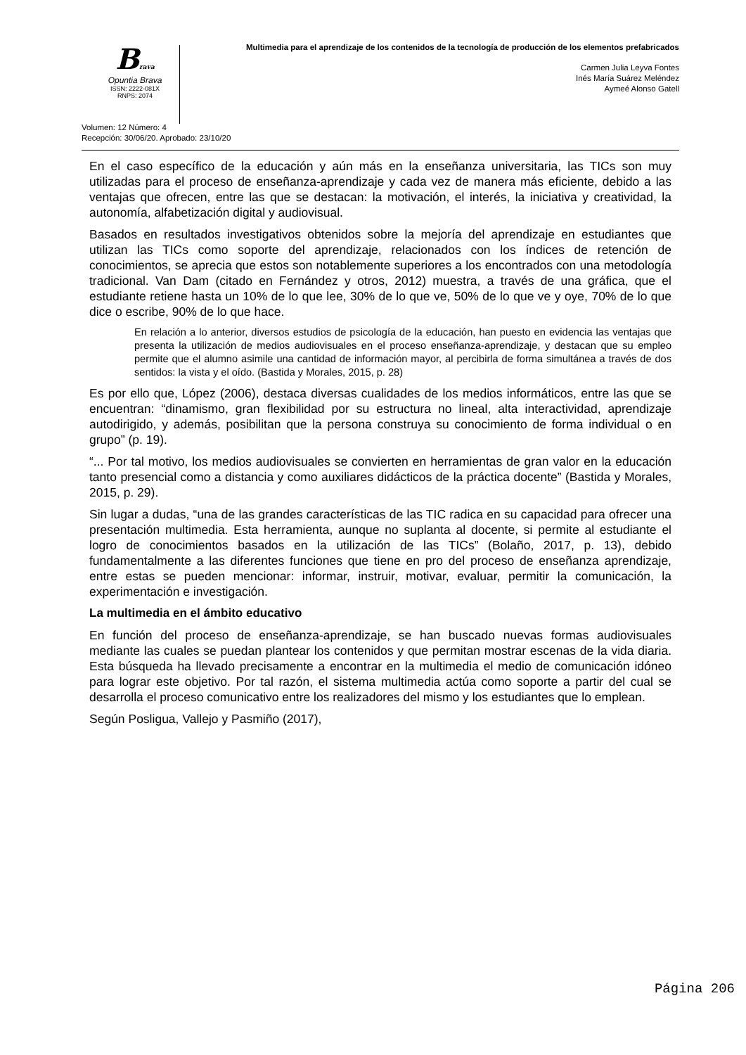Brava
Opuntia Brava
ISSN: 2222-081X
RNPS: 2074
Multimedia para el aprendizaje de los contenidos de la tecnología de producción de los elementos prefabricados
Carmen Julia Leyva Fontes
Inés María Suárez Meléndez
Aymeé Alonso Gatell
Volumen: 12 Número: 4
Recepción: 30/06/20. Aprobado: 23/10/20
En el caso específico de la educación y aún más en la enseñanza universitaria, las TICs son muy utilizadas para el proceso de enseñanza-aprendizaje y cada vez de manera más eficiente, debido a las ventajas que ofrecen, entre las que se destacan: la motivación, el interés, la iniciativa y creatividad, la autonomía, alfabetización digital y audiovisual.
Basados en resultados investigativos obtenidos sobre la mejoría del aprendizaje en estudiantes que utilizan las TICs como soporte del aprendizaje, relacionados con los índices de retención de conocimientos, se aprecia que estos son notablemente superiores a los encontrados con una metodología tradicional. Van Dam (citado en Fernández y otros, 2012) muestra, a través de una gráfica, que el estudiante retiene hasta un 10% de lo que lee, 30% de lo que ve, 50% de lo que ve y oye, 70% de lo que dice o escribe, 90% de lo que hace.
En relación a lo anterior, diversos estudios de psicología de la educación, han puesto en evidencia las ventajas que presenta la utilización de medios audiovisuales en el proceso enseñanza-aprendizaje, y destacan que su empleo permite que el alumno asimile una cantidad de información mayor, al percibirla de forma simultánea a través de dos sentidos: la vista y el oído. (Bastida y Morales, 2015, p. 28)
Es por ello que, López (2006), destaca diversas cualidades de los medios informáticos, entre las que se encuentran: “dinamismo, gran flexibilidad por su estructura no lineal, alta interactividad, aprendizaje autodirigido, y además, posibilitan que la persona construya su conocimiento de forma individual o en grupo” (p. 19).
“... Por tal motivo, los medios audiovisuales se convierten en herramientas de gran valor en la educación tanto presencial como a distancia y como auxiliares didácticos de la práctica docente” (Bastida y Morales, 2015, p. 29).
Sin lugar a dudas, “una de las grandes características de las TIC radica en su capacidad para ofrecer una presentación multimedia. Esta herramienta, aunque no suplanta al docente, si permite al estudiante el logro de conocimientos basados en la utilización de las TICs” (Bolaño, 2017, p. 13), debido fundamentalmente a las diferentes funciones que tiene en pro del proceso de enseñanza aprendizaje, entre estas se pueden mencionar: informar, instruir, motivar, evaluar, permitir la comunicación, la experimentación e investigación.
La multimedia en el ámbito educativo
En función del proceso de enseñanza-aprendizaje, se han buscado nuevas formas audiovisuales mediante las cuales se puedan plantear los contenidos y que permitan mostrar escenas de la vida diaria. Esta búsqueda ha llevado precisamente a encontrar en la multimedia el medio de comunicación idóneo para lograr este objetivo. Por tal razón, el sistema multimedia actúa como soporte a partir del cual se desarrolla el proceso comunicativo entre los realizadores del mismo y los estudiantes que lo emplean.
Según Posligua, Vallejo y Pasmiño (2017),
Página 206